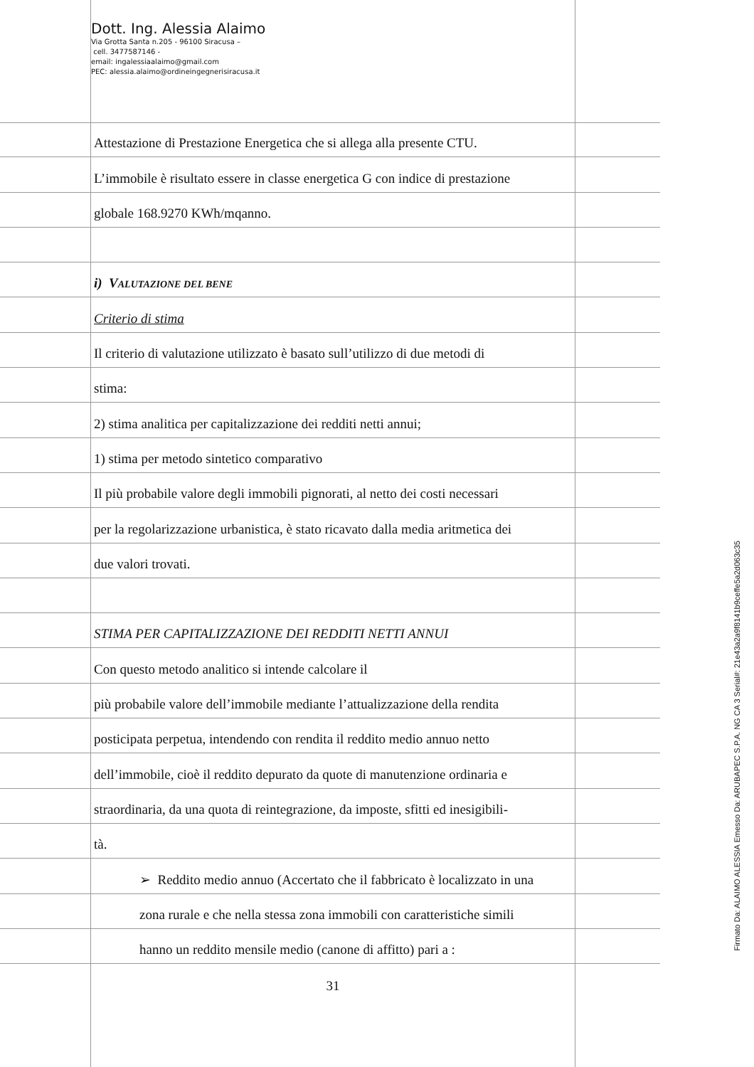Dott. Ing. Alessia Alaimo
Via Grotta Santa n.205 - 96100 Siracusa –
cell. 3477587146 -
email: ingalessiaalaimo@gmail.com
PEC: alessia.alaimo@ordineingegnerisiracusa.it
Attestazione di Prestazione Energetica che si allega alla presente CTU.
L’immobile è risultato essere in classe energetica G con indice di prestazione
globale 168.9270 KWh/mqanno.
i) V ALUTAZIONE DEL BENE
Criterio di stima
Il criterio di valutazione utilizzato è basato sull’utilizzo di due metodi di
stima:
2) stima analitica per capitalizzazione dei redditi netti annui;
1) stima per metodo sintetico comparativo
Il più probabile valore degli immobili pignorati, al netto dei costi necessari
per la regolarizzazione urbanistica, è stato ricavato dalla media aritmetica dei
due valori trovati.
STIMA PER CAPITALIZZAZIONE DEI REDDITI NETTI ANNUI
Con questo metodo analitico si intende calcolare il
più probabile valore dell’immobile mediante l’attualizzazione della rendita
posticipata perpetua, intendendo con rendita il reddito medio annuo netto
dell’immobile, cioè il reddito depurato da quote di manutenzione ordinaria e
straordinaria, da una quota di reintegrazione, da imposte, sfitti ed inesigibili-
tà.
➢ Reddito medio annuo (Accertato che il fabbricato è localizzato in una
zona rurale e che nella stessa zona immobili con caratteristiche simili
hanno un reddito mensile medio (canone di affitto) pari a :
31
Firmato Da: ALAIMO ALESSIA Emesso Da: ARUBAPEC S.P.A. NG CA 3 Serial#: 21e43a2a9f8141b9ceffe5a2d063c35